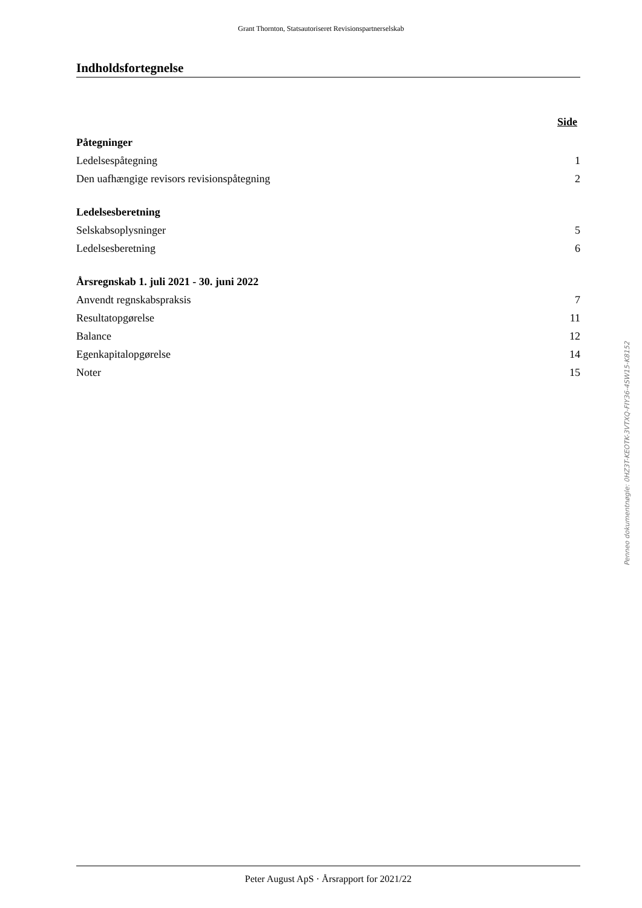Grant Thornton, Statsautoriseret Revisionspartnerselskab
Indholdsfortegnelse
| | Side |
| Påtegninger | |
| Ledelsespåtegning | 1 |
| Den uafhængige revisors revisionspåtegning | 2 |
| Ledelsesberetning | |
| Selskabsoplysninger | 5 |
| Ledelsesberetning | 6 |
| Årsregnskab 1. juli 2021 - 30. juni 2022 | |
| Anvendt regnskabspraksis | 7 |
| Resultatopgørelse | 11 |
| Balance | 12 |
| Egenkapitalopgørelse | 14 |
| Noter | 15 |
Peter August ApS · Årsrapport for 2021/22
Penneo dokumentnøgle: 0HZ3T-KEOTK-3VTXQ-FIY36-4SW15-K8152